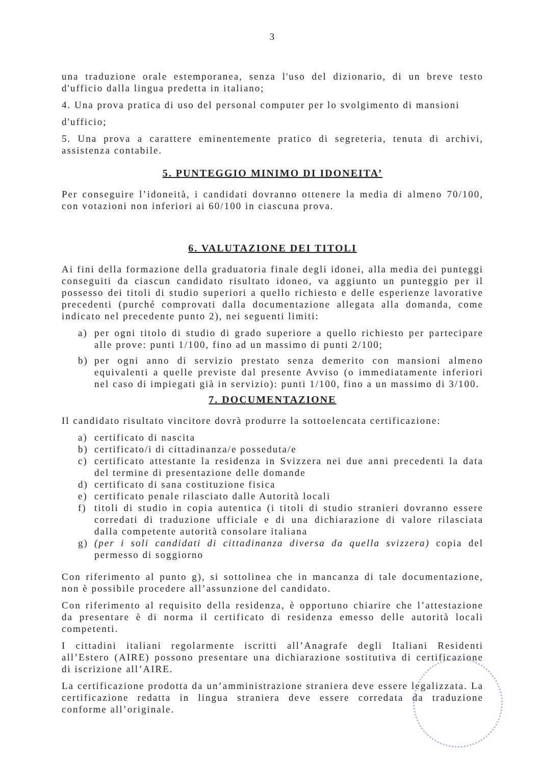3
una traduzione orale estemporanea, senza l'uso del dizionario, di un breve testo d'ufficio dalla lingua predetta in italiano;
4. Una prova pratica di uso del personal computer per lo svolgimento di mansioni
d'ufficio;
5. Una prova a carattere eminentemente pratico di segreteria, tenuta di archivi, assistenza contabile.
5. PUNTEGGIO MINIMO DI IDONEITA’
Per conseguire l’idoneità, i candidati dovranno ottenere la media di almeno 70/100, con votazioni non inferiori ai 60/100 in ciascuna prova.
6. VALUTAZIONE DEI TITOLI
Ai fini della formazione della graduatoria finale degli idonei, alla media dei punteggi conseguiti da ciascun candidato risultato idoneo, va aggiunto un punteggio per il possesso dei titoli di studio superiori a quello richiesto e delle esperienze lavorative precedenti (purché comprovati dalla documentazione allegata alla domanda, come indicato nel precedente punto 2), nei seguenti limiti:
a) per ogni titolo di studio di grado superiore a quello richiesto per partecipare alle prove: punti 1/100, fino ad un massimo di punti 2/100;
b) per ogni anno di servizio prestato senza demerito con mansioni almeno equivalenti a quelle previste dal presente Avviso (o immediatamente inferiori nel caso di impiegati già in servizio): punti 1/100, fino a un massimo di 3/100.
7. DOCUMENTAZIONE
Il candidato risultato vincitore dovrà produrre la sottoelencata certificazione:
a) certificato di nascita
b) certificato/i di cittadinanza/e posseduta/e
c) certificato attestante la residenza in Svizzera nei due anni precedenti la data del termine di presentazione delle domande
d) certificato di sana costituzione fisica
e) certificato penale rilasciato dalle Autorità locali
f) titoli di studio in copia autentica (i titoli di studio stranieri dovranno essere corredati di traduzione ufficiale e di una dichiarazione di valore rilasciata dalla competente autorità consolare italiana
g) (per i soli candidati di cittadinanza diversa da quella svizzera) copia del permesso di soggiorno
Con riferimento al punto g), si sottolinea che in mancanza di tale documentazione, non è possibile procedere all’assunzione del candidato.
Con riferimento al requisito della residenza, è opportuno chiarire che l’attestazione da presentare è di norma il certificato di residenza emesso delle autorità locali competenti.
I cittadini italiani regolarmente iscritti all’Anagrafe degli Italiani Residenti all’Estero (AIRE) possono presentare una dichiarazione sostitutiva di certificazione di iscrizione all’AIRE.
La certificazione prodotta da un’amministrazione straniera deve essere legalizzata. La certificazione redatta in lingua straniera deve essere corredata da traduzione conforme all’originale.